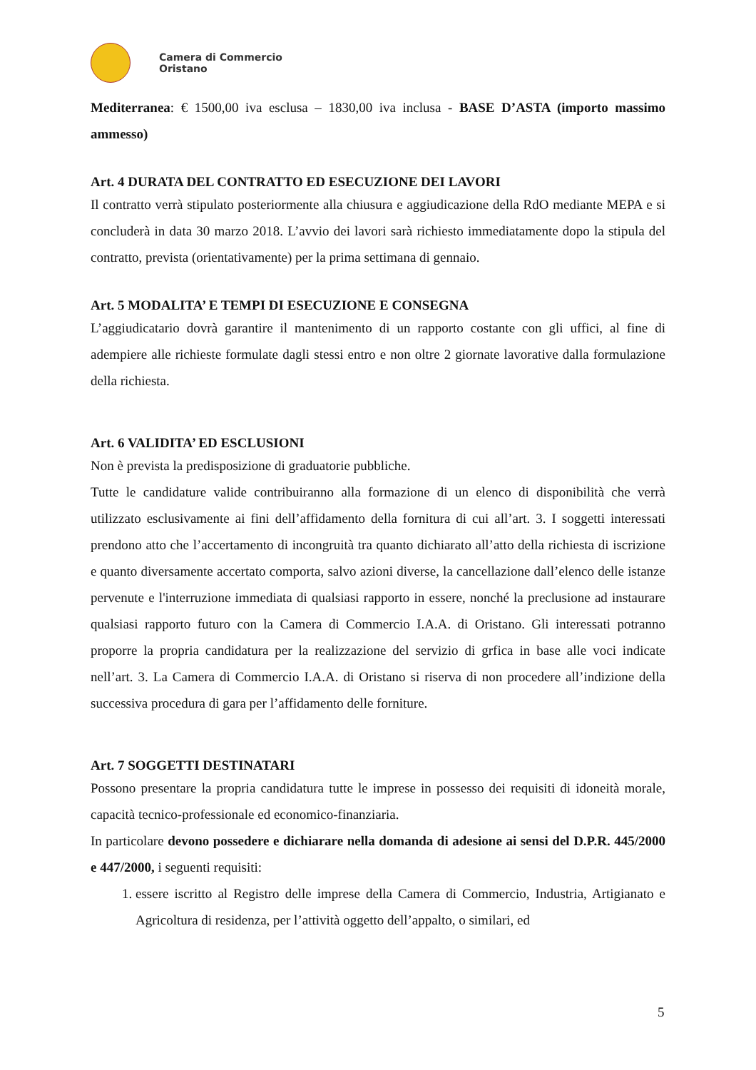Camera di Commercio
Oristano
Mediterranea: € 1500,00 iva esclusa – 1830,00 iva inclusa - BASE D’ASTA (importo massimo ammesso)
Art. 4 DURATA DEL CONTRATTO ED ESECUZIONE DEI LAVORI
Il contratto verrà stipulato posteriormente alla chiusura e aggiudicazione della RdO mediante MEPA e si concluderà in data 30 marzo 2018. L’avvio dei lavori sarà richiesto immediatamente dopo la stipula del contratto, prevista (orientativamente) per la prima settimana di gennaio.
Art. 5 MODALITA’ E TEMPI DI ESECUZIONE E CONSEGNA
L’aggiudicatario dovrà garantire il mantenimento di un rapporto costante con gli uffici, al fine di adempiere alle richieste formulate dagli stessi entro e non oltre 2 giornate lavorative dalla formulazione della richiesta.
Art. 6 VALIDITA’ ED ESCLUSIONI
Non è prevista la predisposizione di graduatorie pubbliche.
Tutte le candidature valide contribuiranno alla formazione di un elenco di disponibilità che verrà utilizzato esclusivamente ai fini dell’affidamento della fornitura di cui all’art. 3. I soggetti interessati prendono atto che l’accertamento di incongruità tra quanto dichiarato all’atto della richiesta di iscrizione e quanto diversamente accertato comporta, salvo azioni diverse, la cancellazione dall’elenco delle istanze pervenute e l'interruzione immediata di qualsiasi rapporto in essere, nonché la preclusione ad instaurare qualsiasi rapporto futuro con la Camera di Commercio I.A.A. di Oristano. Gli interessati potranno proporre la propria candidatura per la realizzazione del servizio di grfica in base alle voci indicate nell’art. 3. La Camera di Commercio I.A.A. di Oristano si riserva di non procedere all’indizione della successiva procedura di gara per l’affidamento delle forniture.
Art. 7 SOGGETTI DESTINATARI
Possono presentare la propria candidatura tutte le imprese in possesso dei requisiti di idoneità morale, capacità tecnico-professionale ed economico-finanziaria.
In particolare devono possedere e dichiarare nella domanda di adesione ai sensi del D.P.R. 445/2000 e 447/2000, i seguenti requisiti:
1. essere iscritto al Registro delle imprese della Camera di Commercio, Industria, Artigianato e Agricoltura di residenza, per l’attività oggetto dell’appalto, o similari, ed
5